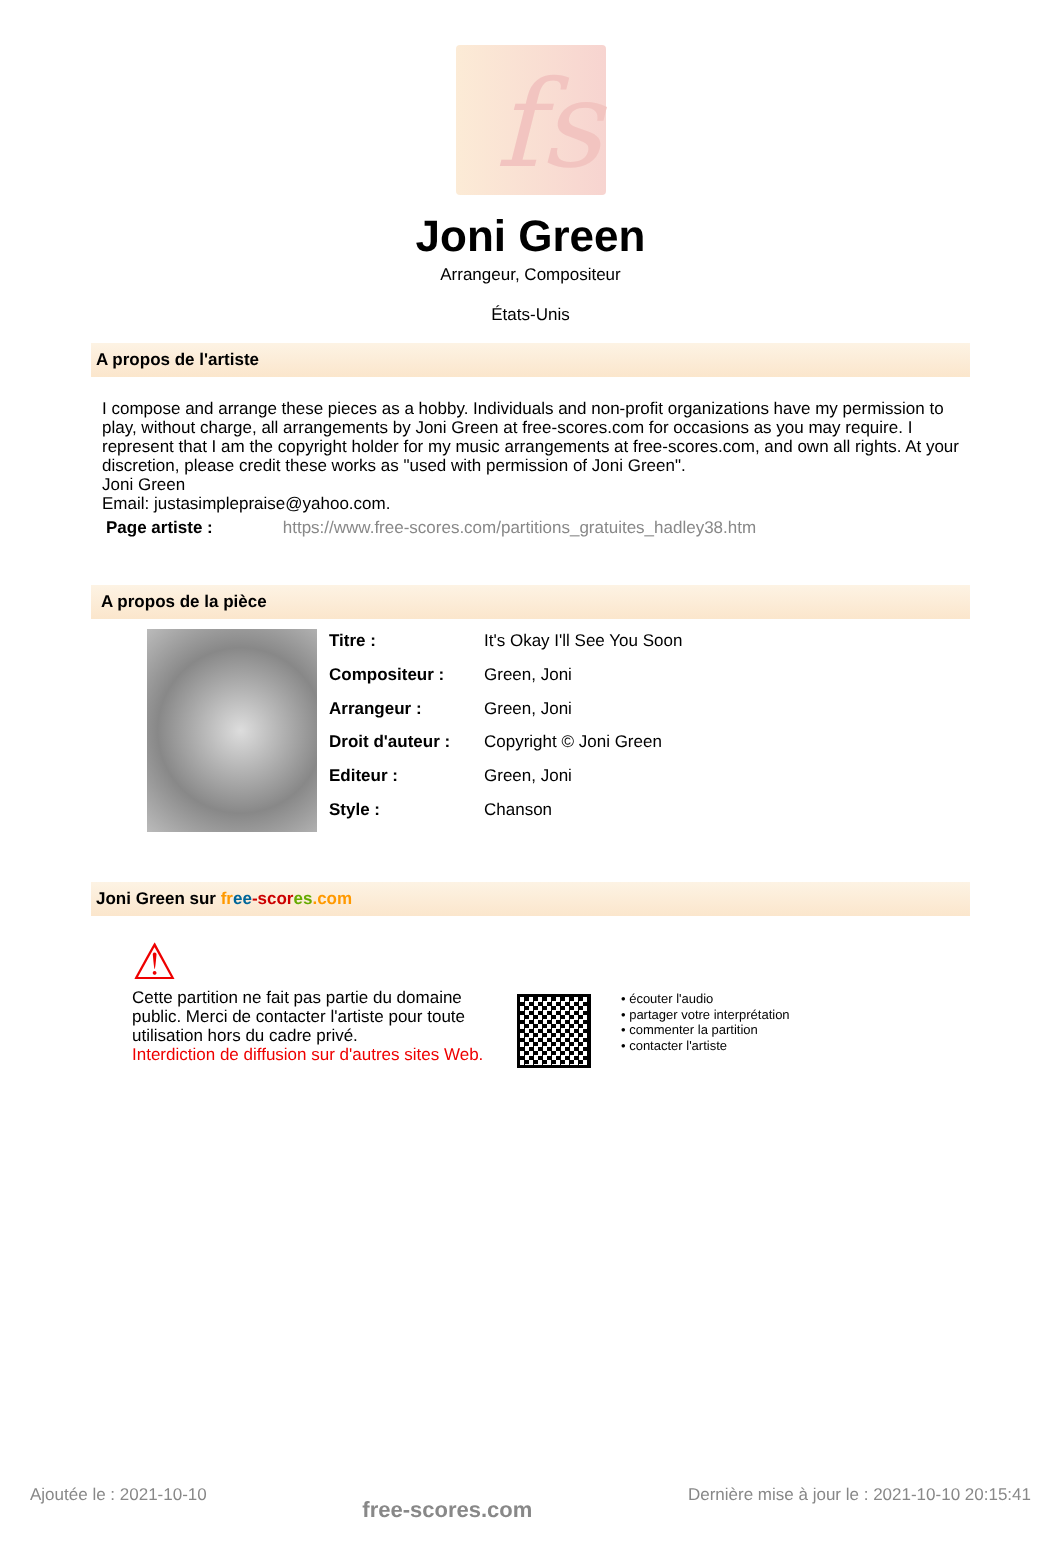fs
Joni Green
Arrangeur, Compositeur
États-Unis
A propos de l'artiste
I compose and arrange these pieces as a hobby. Individuals and non-profit organizations have my permission to play, without charge, all arrangements by Joni Green at free-scores.com for occasions as you may require. I represent that I am the copyright holder for my music arrangements at free-scores.com, and own all rights. At your discretion, please credit these works as "used with permission of Joni Green".
Joni Green
Email: justasimplepraise@yahoo.com.
Page artiste : https://www.free-scores.com/partitions_gratuites_hadley38.htm
A propos de la pièce
| Titre : | It's Okay I'll See You Soon |
| Compositeur : | Green, Joni |
| Arrangeur : | Green, Joni |
| Droit d'auteur : | Copyright © Joni Green |
| Editeur : | Green, Joni |
| Style : | Chanson |
Joni Green sur fr ee-scor es.com
⚠
Cette partition ne fait pas partie du domaine public. Merci de contacter l'artiste pour toute utilisation hors du cadre privé.
Interdiction de diffusion sur d'autres sites Web.
• écouter l'audio
• partager votre interprétation
• commenter la partition
• contacter l'artiste
Ajoutée le : 2021-10-10 free-scores.com Dernière mise à jour le : 2021-10-10 20:15:41